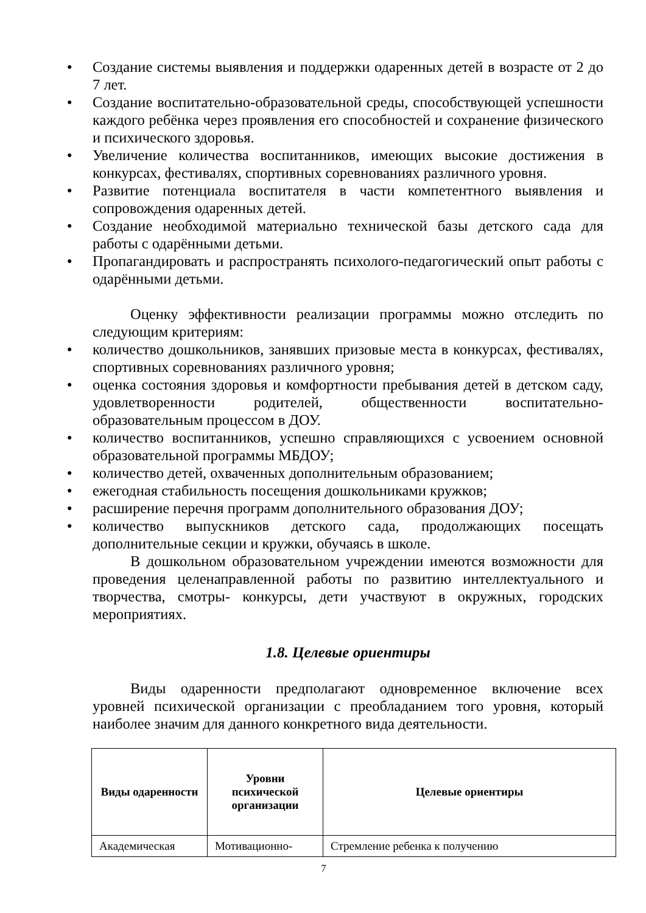● Создание системы выявления и поддержки одаренных детей в возрасте от 2 до 7 лет.
● Создание воспитательно-образовательной среды, способствующей успешности каждого ребёнка через проявления его способностей и сохранение физического и психического здоровья.
● Увеличение количества воспитанников, имеющих высокие достижения в конкурсах, фестивалях, спортивных соревнованиях различного уровня.
● Развитие потенциала воспитателя в части компетентного выявления и сопровождения одаренных детей.
● Создание необходимой материально технической базы детского сада для работы с одарёнными детьми.
● Пропагандировать и распространять психолого-педагогический опыт работы с одарёнными детьми.
Оценку эффективности реализации программы можно отследить по следующим критериям:
● количество дошкольников, занявших призовые места в конкурсах, фестивалях, спортивных соревнованиях различного уровня;
● оценка состояния здоровья и комфортности пребывания детей в детском саду, удовлетворенности родителей, общественности воспитательно-образовательным процессом в ДОУ.
● количество воспитанников, успешно справляющихся с усвоением основной образовательной программы МБДОУ;
● количество детей, охваченных дополнительным образованием;
● ежегодная стабильность посещения дошкольниками кружков;
● расширение перечня программ дополнительного образования ДОУ;
● количество выпускников детского сада, продолжающих посещать дополнительные секции и кружки, обучаясь в школе.
В дошкольном образовательном учреждении имеются возможности для проведения целенаправленной работы по развитию интеллектуального и творчества, смотры- конкурсы, дети участвуют в окружных, городских мероприятиях.
1.8. Целевые ориентиры
Виды одаренности предполагают одновременное включение всех уровней психической организации с преобладанием того уровня, который наиболее значим для данного конкретного вида деятельности.
| Виды одаренности | Уровни психической организации | Целевые ориентиры |
| --- | --- | --- |
| Академическая | Мотивационно- | Стремление ребенка к получению |
7